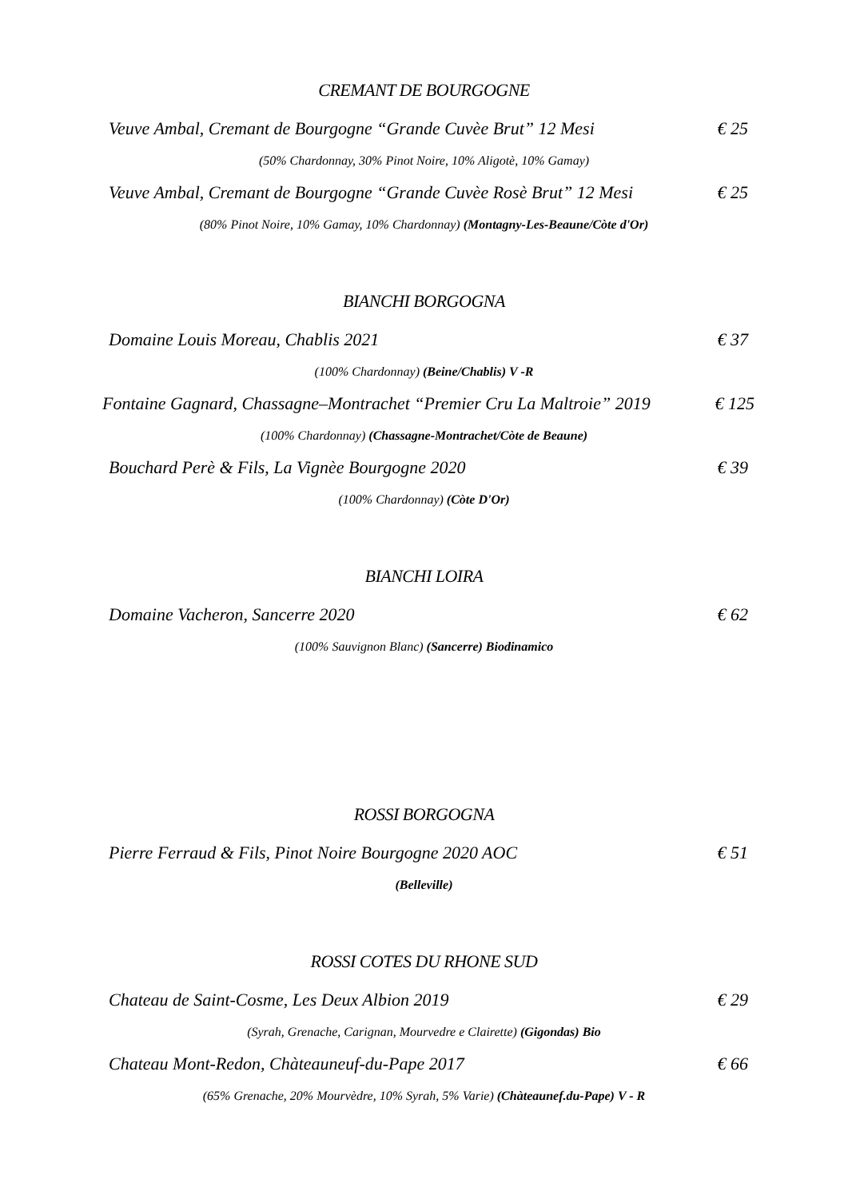CREMANT DE BOURGOGNE
Veuve Ambal, Cremant de Bourgogne “Grande Cuvèe Brut” 12 Mesi € 25
(50% Chardonnay, 30% Pinot Noire, 10% Aligotè, 10% Gamay)
Veuve Ambal, Cremant de Bourgogne “Grande Cuvèe Rosè Brut” 12 Mesi € 25
(80% Pinot Noire, 10% Gamay, 10% Chardonnay) (Montagny-Les-Beaune/Còte d'Or)
BIANCHI BORGOGNA
Domaine Louis Moreau, Chablis 2021 € 37
(100% Chardonnay) (Beine/Chablis) V -R
Fontaine Gagnard, Chassagne–Montrachet “Premier Cru La Maltroie” 2019 € 125
(100% Chardonnay) (Chassagne-Montrachet/Còte de Beaune)
Bouchard Perè & Fils, La Vignèe Bourgogne 2020 € 39
(100% Chardonnay) (Còte D'Or)
BIANCHI LOIRA
Domaine Vacheron, Sancerre 2020 € 62
(100% Sauvignon Blanc) (Sancerre) Biodinamico
ROSSI BORGOGNA
Pierre Ferraud & Fils, Pinot Noire Bourgogne 2020 AOC € 51
(Belleville)
ROSSI COTES DU RHONE SUD
Chateau de Saint-Cosme, Les Deux Albion 2019 € 29
(Syrah, Grenache, Carignan, Mourvedre e Clairette) (Gigondas) Bio
Chateau Mont-Redon, Chàteauneuf-du-Pape 2017 € 66
(65% Grenache, 20% Mourvèdre, 10% Syrah, 5% Varie) (Chàteaunef.du-Pape) V - R